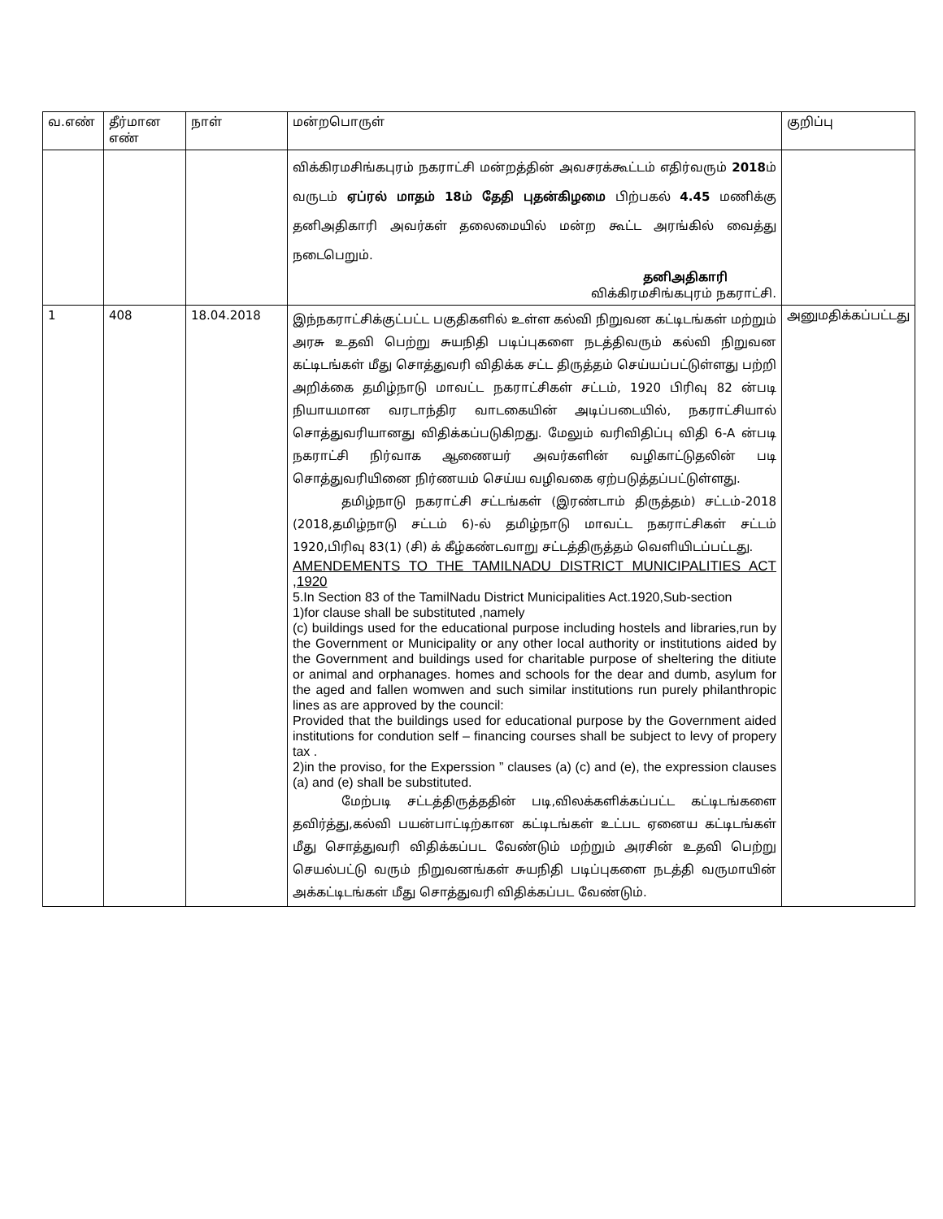| வ.எண் | தீர்மான எண் | நாள் | மன்றபொருள் | குறிப்பு |
| | | | விக்கிரமசிங்கபுரம் நகராட்சி மன்றத்தின் அவசரக்கூட்டம் எதிர்வரும் 2018 ம் வருடம் ஏப்ரல் மாதம் 18ம் தேதி புதன்கிழமை பிற்பகல் 4.45 மணிக்கு தனிஅதிகாரி அவர்கள் தலைமையில் மன்ற கூட்ட அரங்கில் வைத்து நடைபெறும். தனிஅதிகாரி விக்கிரமசிங்கபுரம் நகராட்சி. | |
| 1 | 408 | 18.04.2018 | இந்நகராட்சிக்குட்பட்ட பகுதிகளில் உள்ள கல்வி நிறுவன கட்டிடங்கள் மற்றும் அரசு உதவி பெற்று சுயநிதி படிப்புகளை நடத்திவரும் கல்வி நிறுவன கட்டிடங்கள் மீது சொத்துவரி விதிக்க சட்ட திருத்தம் செய்யப்பட்டுள்ளது பற்றி அறிக்கை தமிழ்நாடு மாவட்ட நகராட்சிகள் சட்டம், 1920 பிரிவு 82 ன்படி நியாயமான வரடாந்திர வாடகையின் அடிப்படையில், நகராட்சியால் சொத்துவரியானது விதிக்கப்படுகிறது. மேலும் வரிவிதிப்பு விதி 6-A ன்படி நகராட்சி நிர்வாக ஆணையர் அவர்களின் வழிகாட்டுதலின் படி சொத்துவரியினை நிர்ணயம் செய்ய வழிவகை ஏற்படுத்தப்பட்டுள்ளது. தமிழ்நாடு நகராட்சி சட்டங்கள் (இரண்டாம் திருத்தம்) சட்டம்-2018 (2018,தமிழ்நாடு சட்டம் 6)-ல் தமிழ்நாடு மாவட்ட நகராட்சிகள் சட்டம் 1920,பிரிவு 83(1) (சி) க் கீழ்கண்டவாறு சட்டத்திருத்தம் வெளியிடப்பட்டது. AMENDEMENTS TO THE TAMILNADU DISTRICT MUNICIPALITIES ACT ,1920 5.In Section 83 of the TamilNadu District Municipalities Act.1920,Sub-section 1)for clause shall be substituted ,namely (c) buildings used for the educational purpose including hostels and libraries,run by the Government or Municipality or any other local authority or institutions aided by the Government and buildings used for charitable purpose of sheltering the ditiute or animal and orphanages. homes and schools for the dear and dumb, asylum for the aged and fallen womwen and such similar institutions run purely philanthropic lines as are approved by the council: Provided that the buildings used for educational purpose by the Government aided institutions for condution self – financing courses shall be subject to levy of propery tax . 2)in the proviso, for the Experssion ” clauses (a) (c) and (e), the expression clauses (a) and (e) shall be substituted. மேற்படி சட்டத்திருத்ததின் படி,விலக்களிக்கப்பட்ட கட்டிடங்களை தவிர்த்து,கல்வி பயன்பாட்டிற்கான கட்டிடங்கள் உட்பட ஏனைய கட்டிடங்கள் மீது சொத்துவரி விதிக்கப்பட வேண்டும் மற்றும் அரசின் உதவி பெற்று செயல்பட்டு வரும் நிறுவனங்கள் சுயநிதி படிப்புகளை நடத்தி வருமாயின் அக்கட்டிடங்கள் மீது சொத்துவரி விதிக்கப்பட வேண்டும். | அனுமதிக்கப்பட்டது |